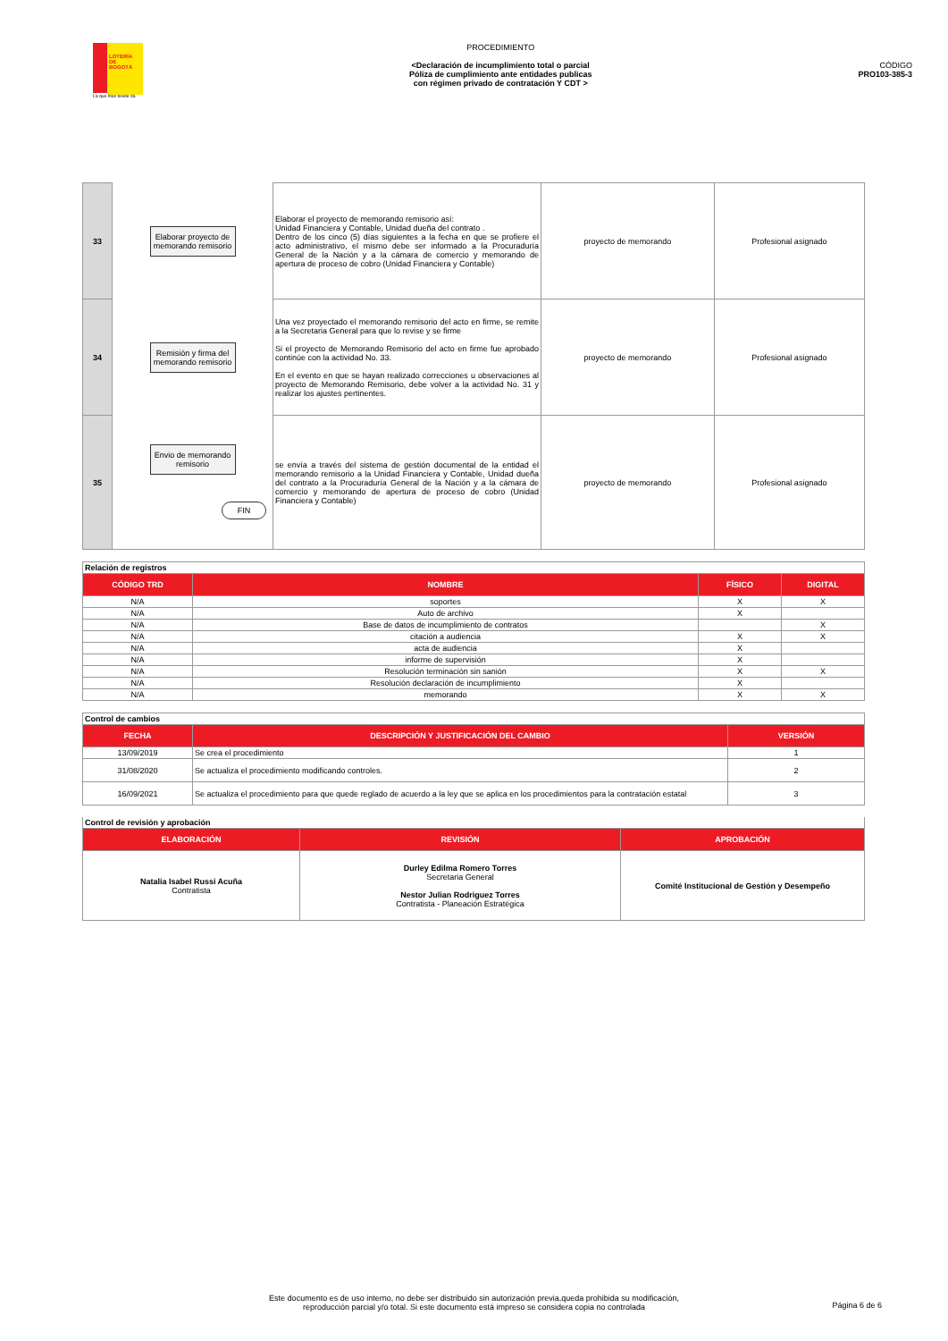LOTERÍA DE BOGOTÁ
La que más billete da
PROCEDIMIENTO
<Declaración de incumplimiento total o parcial
Póliza de cumplimiento ante entidades publicas
con régimen privado de contratación Y CDT >
CÓDIGO
PRO103-385-3
| 33 | Elaborar proyecto de memorando remisorio | Elaborar el proyecto de memorando remisorio así: Unidad Financiera y Contable, Unidad dueña del contrato . Dentro de los cinco (5) días siguientes a la fecha en que se profiere el acto administrativo, el mismo debe ser informado a la Procuraduría General de la Nación y a la cámara de comercio y memorando de apertura de proceso de cobro (Unidad Financiera y Contable) | proyecto de memorando | Profesional asignado |
| 34 | Remisión y firma del memorando remisorio | Una vez proyectado el memorando remisorio del acto en firme, se remite a la Secretaria General para que lo revise y se firme Si el proyecto de Memorando Remisorio del acto en firme fue aprobado continúe con la actividad No. 33. En el evento en que se hayan realizado correcciones u observaciones al proyecto de Memorando Remisorio, debe volver a la actividad No. 31 y realizar los ajustes pertinentes. | proyecto de memorando | Profesional asignado |
| 35 | Envio de memorando remisorio FIN | se envía a través del sistema de gestión documental de la entidad el memorando remisorio a la Unidad Financiera y Contable, Unidad dueña del contrato a la Procuraduría General de la Nación y a la cámara de comercio y memorando de apertura de proceso de cobro (Unidad Financiera y Contable) | proyecto de memorando | Profesional asignado |
| Relación de registros | | | |
| CÓDIGO TRD | NOMBRE | FÍSICO | DIGITAL |
| N/A | soportes | X | X |
| N/A | Auto de archivo | X | |
| N/A | Base de datos de incumplimiento de contratos | | X |
| N/A | citación a audiencia | X | X |
| N/A | acta de audiencia | X | |
| N/A | informe de supervisión | X | |
| N/A | Resolución terminación sin sanión | X | X |
| N/A | Resolución declaración de incumplimiento | X | |
| N/A | memorando | X | X |
| Control de cambios | | |
| FECHA | DESCRIPCIÓN Y JUSTIFICACIÓN DEL CAMBIO | VERSIÓN |
| 13/09/2019 | Se crea el procedimiento | 1 |
| 31/08/2020 | Se actualiza el procedimiento modificando controles. | 2 |
| 16/09/2021 | Se actualiza el procedimiento para que quede reglado de acuerdo a la ley que se aplica en los procedimientos para la contratación estatal | 3 |
| Control de revisión y aprobación | | |
| ELABORACIÓN | REVISIÓN | APROBACIÓN |
| Natalia Isabel Russi Acuña Contratista | Durley Edilma Romero Torres Secretaria General Nestor Julian Rodriguez Torres Contratista - Planeación Estratégica | Comité Institucional de Gestión y Desempeño |
Este documento es de uso interno, no debe ser distribuido sin autorización previa,queda prohibida su modificación,
reproducción parcial y/o total. Si este documento está impreso se considera copia no controlada
Página 6 de 6